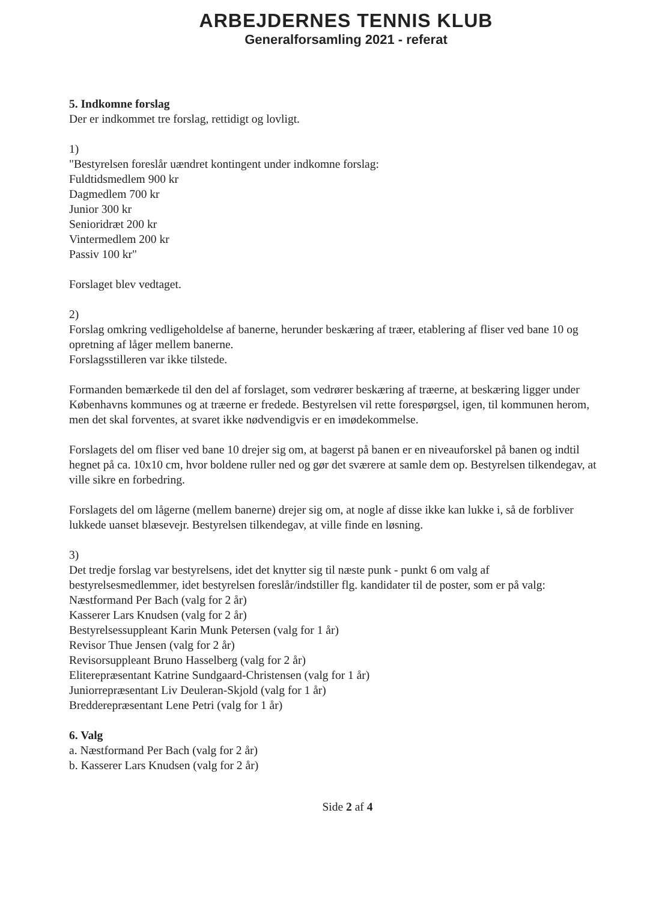ARBEJDERNES TENNIS KLUB
Generalforsamling 2021 - referat
5. Indkomne forslag
Der er indkommet tre forslag, rettidigt og lovligt.
1)
"Bestyrelsen foreslår uændret kontingent under indkomne forslag:
Fuldtidsmedlem 900 kr
Dagmedlem 700 kr
Junior 300 kr
Senioridræt 200 kr
Vintermedlem 200 kr
Passiv 100 kr"
Forslaget blev vedtaget.
2)
Forslag omkring vedligeholdelse af banerne, herunder beskæring af træer, etablering af fliser ved bane 10 og opretning af låger mellem banerne.
Forslagsstilleren var ikke tilstede.
Formanden bemærkede til den del af forslaget, som vedrører beskæring af træerne, at beskæring ligger under Københavns kommunes og at træerne er fredede. Bestyrelsen vil rette forespørgsel, igen, til kommunen herom, men det skal forventes, at svaret ikke nødvendigvis er en imødekommelse.
Forslagets del om fliser ved bane 10 drejer sig om, at bagerst på banen er en niveauforskel på banen og indtil hegnet på ca. 10x10 cm, hvor boldene ruller ned og gør det sværere at samle dem op. Bestyrelsen tilkendegav, at ville sikre en forbedring.
Forslagets del om lågerne (mellem banerne) drejer sig om, at nogle af disse ikke kan lukke i, så de forbliver lukkede uanset blæsevejr. Bestyrelsen tilkendegav, at ville finde en løsning.
3)
Det tredje forslag var bestyrelsens, idet det knytter sig til næste punk - punkt 6 om valg af bestyrelsesmedlemmer, idet bestyrelsen foreslår/indstiller flg. kandidater til de poster, som er på valg:
Næstformand Per Bach (valg for 2 år)
Kasserer Lars Knudsen (valg for 2 år)
Bestyrelsessuppleant Karin Munk Petersen (valg for 1 år)
Revisor Thue Jensen (valg for 2 år)
Revisorsuppleant Bruno Hasselberg (valg for 2 år)
Eliterepræsentant Katrine Sundgaard-Christensen (valg for 1 år)
Juniorrepræsentant Liv Deuleran-Skjold (valg for 1 år)
Bredderepræsentant Lene Petri (valg for 1 år)
6. Valg
a. Næstformand Per Bach (valg for 2 år)
b. Kasserer Lars Knudsen (valg for 2 år)
Side 2 af 4